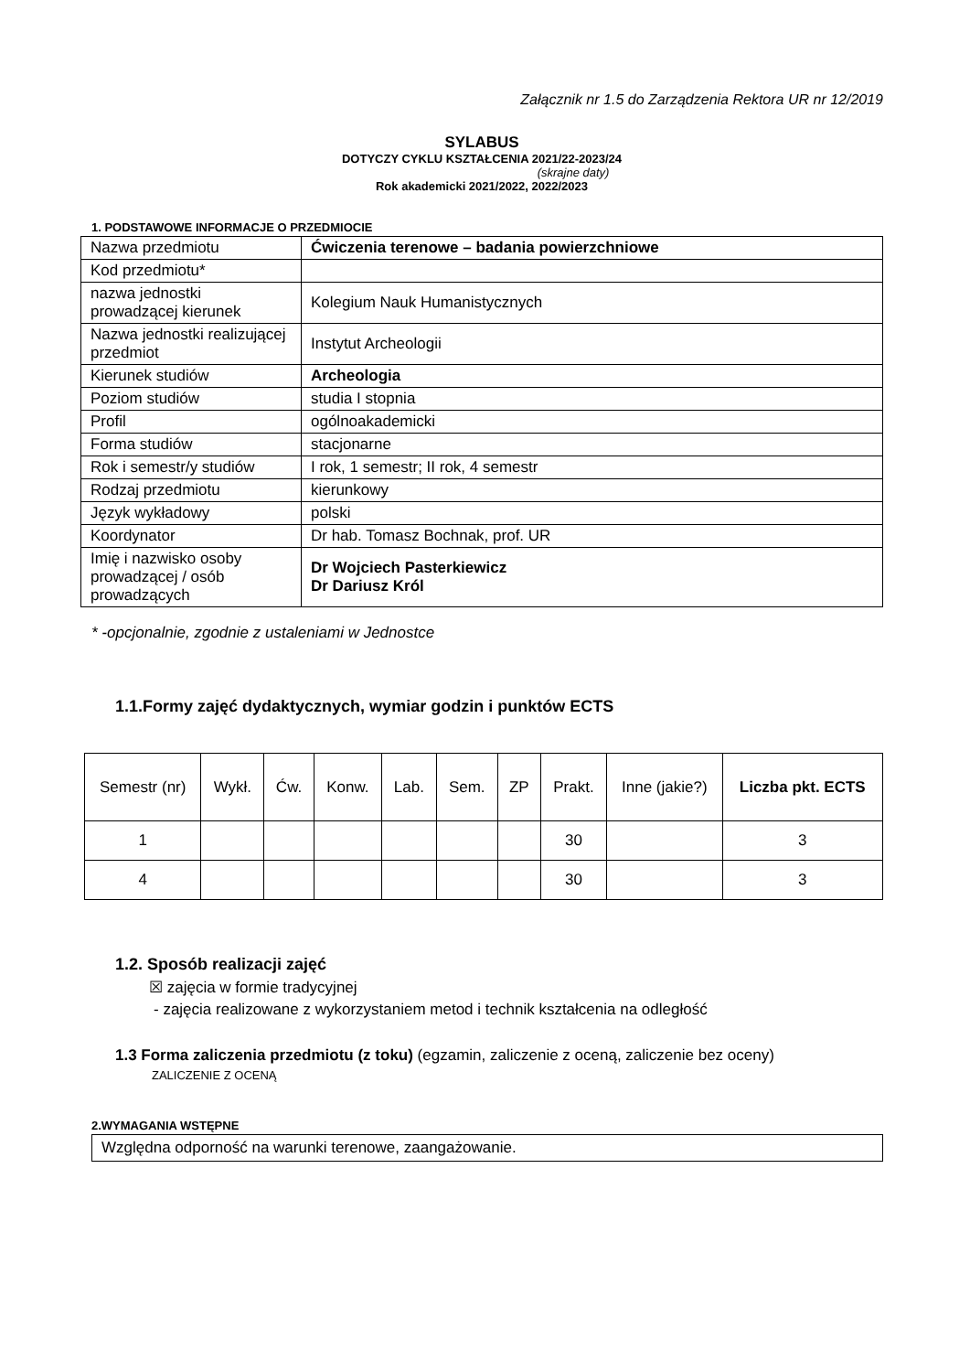Załącznik nr 1.5 do Zarządzenia Rektora UR nr 12/2019
SYLABUS
DOTYCZY CYKLU KSZTAŁCENIA 2021/22-2023/24
(skrajne daty)
Rok akademicki 2021/2022, 2022/2023
1. PODSTAWOWE INFORMACJE O PRZEDMIOCIE
| Nazwa przedmiotu | Ćwiczenia terenowe – badania powierzchniowe |
| Kod przedmiotu* | |
| nazwa jednostki prowadzącej kierunek | Kolegium Nauk Humanistycznych |
| Nazwa jednostki realizującej przedmiot | Instytut Archeologii |
| Kierunek studiów | Archeologia |
| Poziom studiów | studia I stopnia |
| Profil | ogólnoakademicki |
| Forma studiów | stacjonarne |
| Rok i semestr/y studiów | I rok, 1 semestr; II rok, 4 semestr |
| Rodzaj przedmiotu | kierunkowy |
| Język wykładowy | polski |
| Koordynator | Dr hab. Tomasz Bochnak, prof. UR |
| Imię i nazwisko osoby prowadzącej / osób prowadzących | Dr Wojciech Pasterkiewicz Dr Dariusz Król |
* -opcjonalnie, zgodnie z ustaleniami w Jednostce
1.1.Formy zajęć dydaktycznych, wymiar godzin i punktów ECTS
| Semestr (nr) | Wykł. | Ćw. | Konw. | Lab. | Sem. | ZP | Prakt. | Inne (jakie?) | Liczba pkt. ECTS |
| --- | --- | --- | --- | --- | --- | --- | --- | --- | --- |
| 1 | | | | | | | 30 | | 3 |
| 4 | | | | | | | 30 | | 3 |
1.2. Sposób realizacji zajęć
☒ zajęcia w formie tradycyjnej
- zajęcia realizowane z wykorzystaniem metod i technik kształcenia na odległość
1.3 Forma zaliczenia przedmiotu (z toku) (egzamin, zaliczenie z oceną, zaliczenie bez oceny)
ZALICZENIE Z OCENĄ
2.WYMAGANIA WSTĘPNE
Względna odporność na warunki terenowe, zaangażowanie.